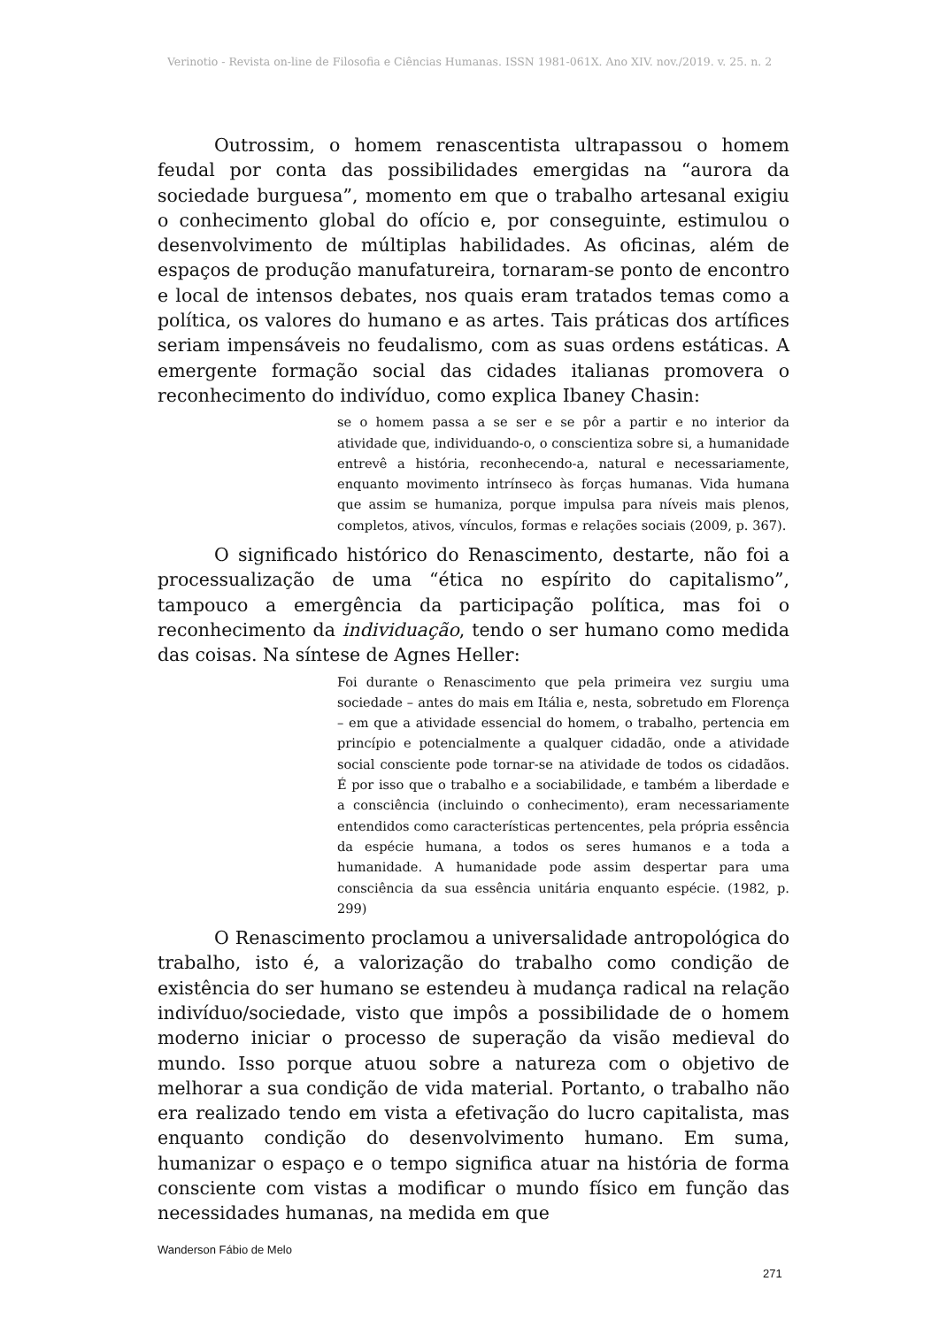Verinotio - Revista on-line de Filosofia e Ciências Humanas. ISSN 1981-061X. Ano XIV. nov./2019. v. 25. n. 2
Outrossim, o homem renascentista ultrapassou o homem feudal por conta das possibilidades emergidas na “aurora da sociedade burguesa”, momento em que o trabalho artesanal exigiu o conhecimento global do ofício e, por conseguinte, estimulou o desenvolvimento de múltiplas habilidades. As oficinas, além de espaços de produção manufatureira, tornaram-se ponto de encontro e local de intensos debates, nos quais eram tratados temas como a política, os valores do humano e as artes. Tais práticas dos artífices seriam impensáveis no feudalismo, com as suas ordens estáticas. A emergente formação social das cidades italianas promovera o reconhecimento do indivíduo, como explica Ibaney Chasin:
se o homem passa a se ser e se pôr a partir e no interior da atividade que, individuando-o, o conscientiza sobre si, a humanidade entrevê a história, reconhecendo-a, natural e necessariamente, enquanto movimento intrínseco às forças humanas. Vida humana que assim se humaniza, porque impulsa para níveis mais plenos, completos, ativos, vínculos, formas e relações sociais (2009, p. 367).
O significado histórico do Renascimento, destarte, não foi a processualização de uma “ética no espírito do capitalismo”, tampouco a emergência da participação política, mas foi o reconhecimento da individuação, tendo o ser humano como medida das coisas. Na síntese de Agnes Heller:
Foi durante o Renascimento que pela primeira vez surgiu uma sociedade – antes do mais em Itália e, nesta, sobretudo em Florença – em que a atividade essencial do homem, o trabalho, pertencia em princípio e potencialmente a qualquer cidadão, onde a atividade social consciente pode tornar-se na atividade de todos os cidadãos. É por isso que o trabalho e a sociabilidade, e também a liberdade e a consciência (incluindo o conhecimento), eram necessariamente entendidos como características pertencentes, pela própria essência da espécie humana, a todos os seres humanos e a toda a humanidade. A humanidade pode assim despertar para uma consciência da sua essência unitária enquanto espécie. (1982, p. 299)
O Renascimento proclamou a universalidade antropológica do trabalho, isto é, a valorização do trabalho como condição de existência do ser humano se estendeu à mudança radical na relação indivíduo/sociedade, visto que impôs a possibilidade de o homem moderno iniciar o processo de superação da visão medieval do mundo. Isso porque atuou sobre a natureza com o objetivo de melhorar a sua condição de vida material. Portanto, o trabalho não era realizado tendo em vista a efetivação do lucro capitalista, mas enquanto condição do desenvolvimento humano. Em suma, humanizar o espaço e o tempo significa atuar na história de forma consciente com vistas a modificar o mundo físico em função das necessidades humanas, na medida em que
Wanderson Fábio de Melo
271